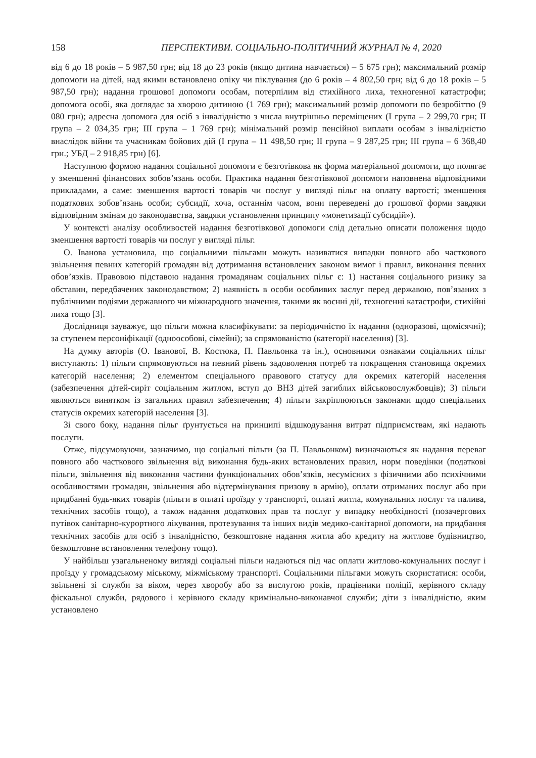158 ПЕРСПЕКТИВИ. СОЦІАЛЬНО-ПОЛІТИЧНИЙ ЖУРНАЛ № 4, 2020
від 6 до 18 років – 5 987,50 грн; від 18 до 23 років (якщо дитина навчається) – 5 675 грн); максимальний розмір допомоги на дітей, над якими встановлено опіку чи піклування (до 6 років – 4 802,50 грн; від 6 до 18 років – 5 987,50 грн); надання грошової допомоги особам, потерпілим від стихійного лиха, техногенної катастрофи; допомога особі, яка доглядає за хворою дитиною (1 769 грн); максимальний розмір допомоги по безробіттю (9 080 грн); адресна допомога для осіб з інвалідністю з числа внутрішньо переміщених (І група – 2 299,70 грн; ІІ група – 2 034,35 грн; ІІІ група – 1 769 грн); мінімальний розмір пенсійної виплати особам з інвалідністю внаслідок війни та учасникам бойових дій (І група – 11 498,50 грн; ІІ група – 9 287,25 грн; ІІІ група – 6 368,40 грн.; УБД – 2 918,85 грн) [6].
Наступною формою надання соціальної допомоги є безготівкова як форма матеріальної допомоги, що полягає у зменшенні фінансових зобов’язань особи. Практика надання безготівкової допомоги наповнена відповідними прикладами, а саме: зменшення вартості товарів чи послуг у вигляді пільг на оплату вартості; зменшення податкових зобов’язань особи; субсидії, хоча, останнім часом, вони переведені до грошової форми завдяки відповідним змінам до законодавства, завдяки установлення принципу «монетизації субсидій»).
У контексті аналізу особливостей надання безготівкової допомоги слід детально описати положення щодо зменшення вартості товарів чи послуг у вигляді пільг.
О. Іванова установила, що соціальними пільгами можуть називатися випадки повного або часткового звільнення певних категорій громадян від дотримання встановлених законом вимог і правил, виконання певних обов’язків. Правовою підставою надання громадянам соціальних пільг є: 1) настання соціального ризику за обставин, передбачених законодавством; 2) наявність в особи особливих заслуг перед державою, пов’язаних з публічними подіями державного чи міжнародного значення, такими як воєнні дії, техногенні катастрофи, стихійні лиха тощо [3].
Дослідниця зауважує, що пільги можна класифікувати: за періодичністю їх надання (одноразові, щомісячні); за ступенем персоніфікації (одноособові, сімейні); за спрямованістю (категорії населення) [3].
На думку авторів (О. Іванової, В. Костюка, П. Павльонка та ін.), основними ознаками соціальних пільг виступають: 1) пільги спрямовуються на певний рівень задоволення потреб та покращення становища окремих категорій населення; 2) елементом спеціального правового статусу для окремих категорій населення (забезпечення дітей-сиріт соціальним житлом, вступ до ВНЗ дітей загиблих військовослужбовців); 3) пільги являються винятком із загальних правил забезпечення; 4) пільги закріплюються законами щодо спеціальних статусів окремих категорій населення [3].
Зі свого боку, надання пільг ґрунтується на принципі відшкодування витрат підприємствам, які надають послуги.
Отже, підсумовуючи, зазначимо, що соціальні пільги (за П. Павльонком) визначаються як надання переваг повного або часткового звільнення від виконання будь-яких встановлених правил, норм поведінки (податкові пільги, звільнення від виконання частини функціональних обов’язків, несумісних з фізичними або психічними особливостями громадян, звільнення або відтермінування призову в армію), оплати отриманих послуг або при придбанні будь-яких товарів (пільги в оплаті проїзду у транспорті, оплаті житла, комунальних послуг та палива, технічних засобів тощо), а також надання додаткових прав та послуг у випадку необхідності (позачергових путівок санітарно-курортного лікування, протезування та інших видів медико-санітарної допомоги, на придбання технічних засобів для осіб з інвалідністю, безкоштовне надання житла або кредиту на житлове будівництво, безкоштовне встановлення телефону тощо).
У найбільш узагальненому вигляді соціальні пільги надаються під час оплати житлово-комунальних послуг і проїзду у громадському міському, міжміському транспорті. Соціальними пільгами можуть скористатися: особи, звільнені зі служби за віком, через хворобу або за вислугою років, працівники поліції, керівного складу фіскальної служби, рядового і керівного складу кримінально-виконавчої служби; діти з інвалідністю, яким установлено